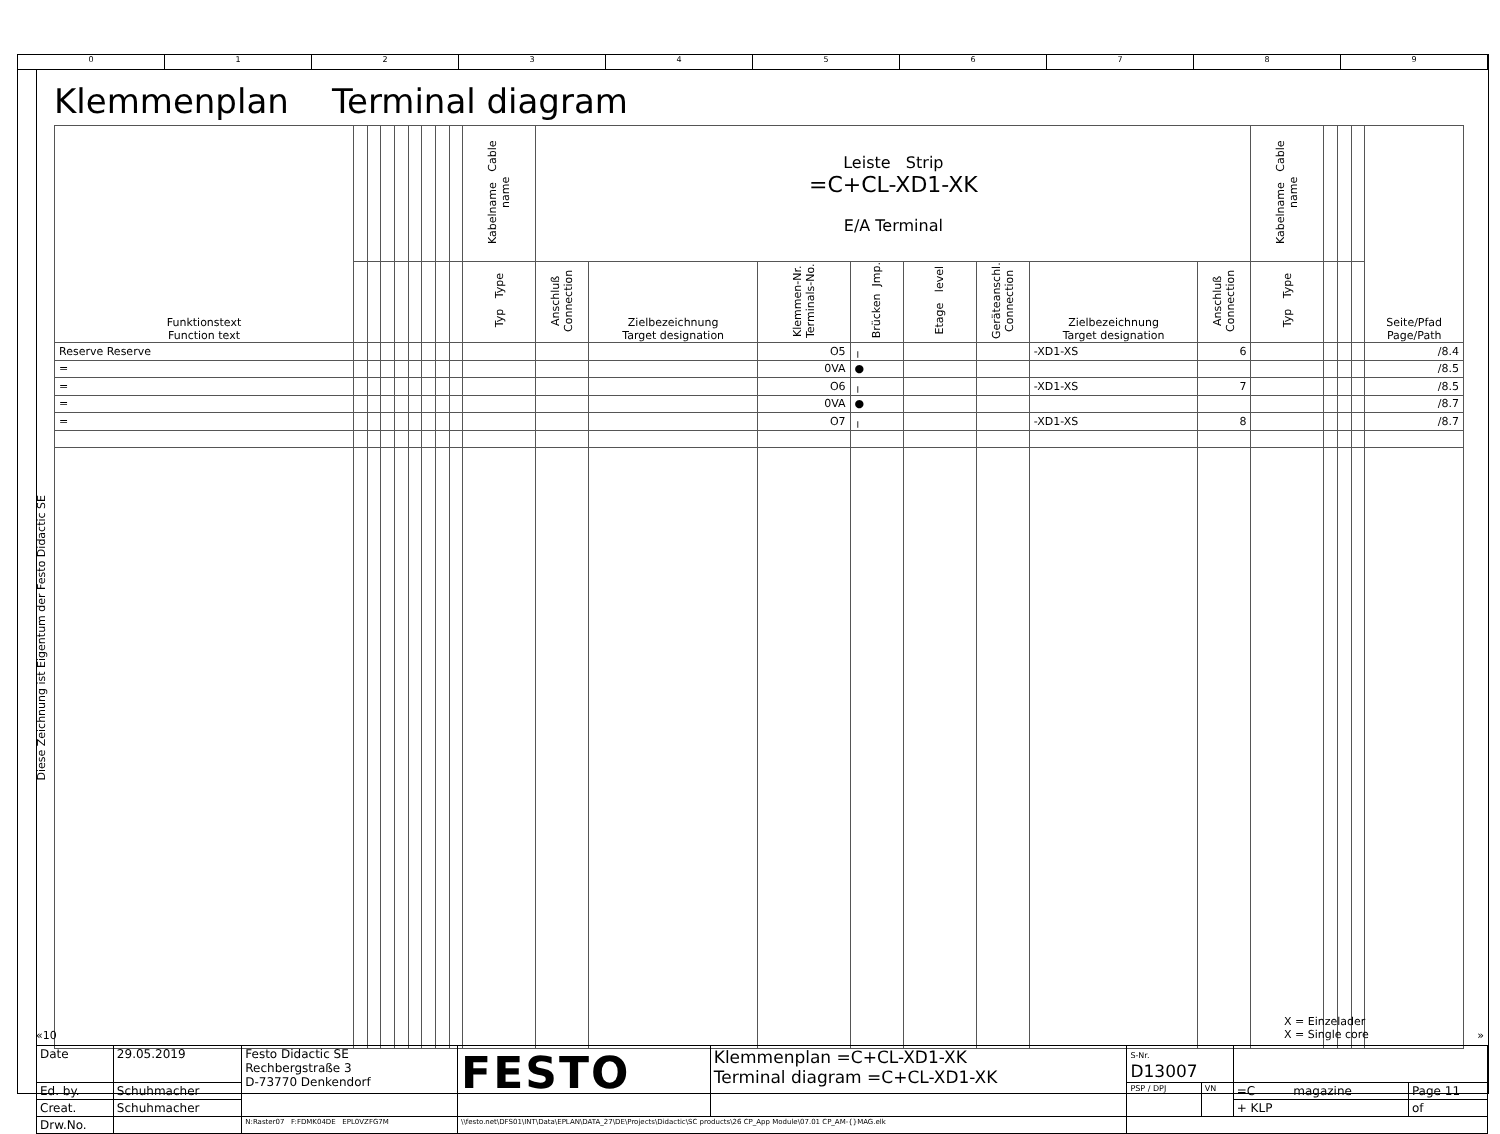0 1 2 3 4 5 6 7 8 9
Diese Zeichnung ist Eigentum der Festo Didactic SE
Klemmenplan Terminal diagram
| Funktionstext Function text | | | | | | | | | Kabelname Cable name | Leiste Strip =C+CL-XD1-XK E/A Terminal | | | | | | | | Kabelname Cable name | | | | Seite/Pfad Page/Path |
| --- | --- | --- | --- | --- | --- | --- | --- | --- | --- | --- | --- | --- | --- | --- | --- | --- | --- | --- | --- | --- | --- | --- |
| | | | | | | | | | Typ Type | Anschluß Connection | Zielbezeichnung Target designation | Klemmen-Nr. Terminals-No. | Brücken Jmp. | Etage level | Geräteanschl. Connection | Zielbezeichnung Target designation | Anschluß Connection | Typ Type | | | | |
| Reserve Reserve | | | | | | | | | | | | O5 | ╷ | | | -XD1-XS | 6 | | | | | /8.4 |
| = | | | | | | | | | | | | 0VA | ● | | | | | | | | | /8.5 |
| = | | | | | | | | | | | | O6 | ╷ | | | -XD1-XS | 7 | | | | | /8.5 |
| = | | | | | | | | | | | | 0VA | ● | | | | | | | | | /8.7 |
| = | | | | | | | | | | | | O7 | ╷ | | | -XD1-XS | 8 | | | | | /8.7 |
X = Einzelader
X = Single core
«10 »
| Date | 29.05.2019 | Festo Didactic SE Rechbergstraße 3 D-73770 Denkendorf | FESTO | Klemmenplan =C+CL-XD1-XK Terminal diagram =C+CL-XD1-XK | S-Nr. D13007 | | | |
| Ed. by. | Schuhmacher | | | | PSP / DPJ | VN | =C magazine | Page 11 |
| Creat. | Schuhmacher | | | | | | + KLP | of |
| Drw.No. | | N:Raster07 F:FDMK04DE EPL0VZFG7M | \\festo.net\DFS01\INT\Data\EPLAN\DATA_27\DE\Projects\Didactic\SC products\26 CP_App Module\07.01 CP_AM-{}MAG.elk | | | | | |